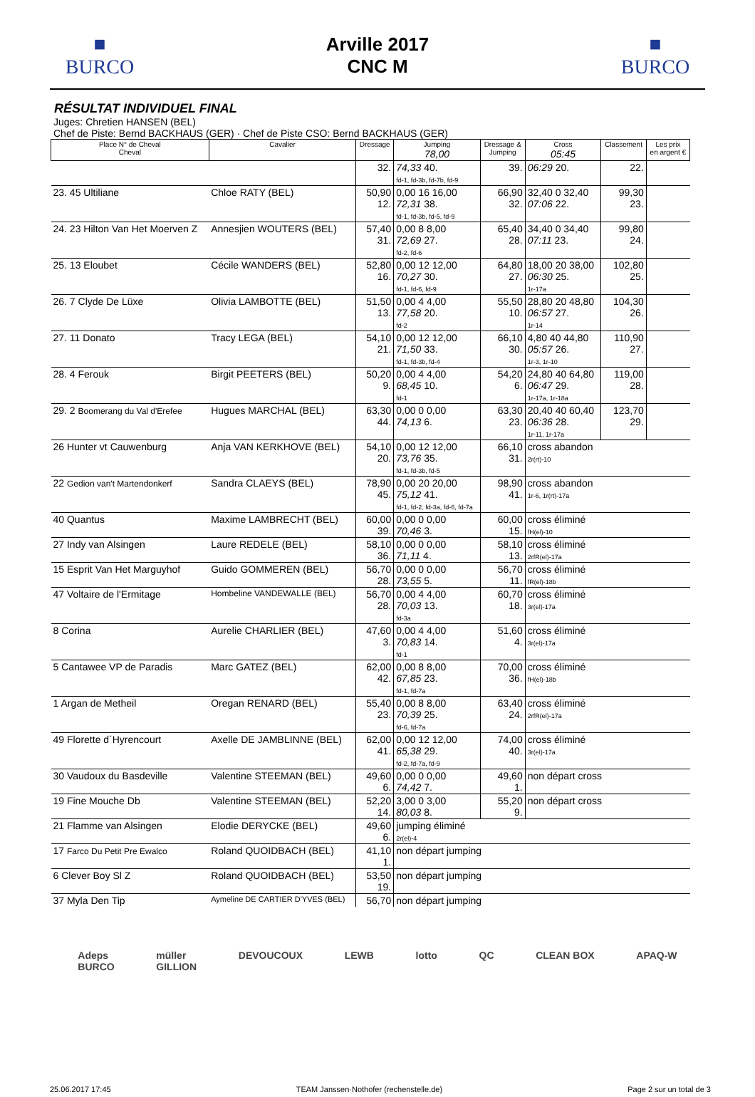■
BURCO
Arville 2017
CNC M
■
BURCO
RÉSULTAT INDIVIDUEL FINAL
Juges: Chretien HANSEN (BEL)
Chef de Piste: Bernd BACKHAUS (GER) · Chef de Piste CSO: Bernd BACKHAUS (GER)
| Place N° de Cheval Cheval | Cavalier | Dressage | Jumping 78,00 | Dressage & Jumping | Cross 05:45 | Classement | Les prix en argent € |
| --- | --- | --- | --- | --- | --- | --- | --- |
| | | 32. | 74,33 40. fd-1, fd-3b, fd-7b, fd-9 | 39. | 06:29 20. | 22. | |
| 23. 45 Ultiliane | Chloe RATY (BEL) | 50,90 12. | 0,00 16 16,00 72,31 38. fd-1, fd-3b, fd-5, fd-9 | 66,90 32. | 32,40 0 32,40 07:06 22. | 99,30 23. | |
| 24. 23 Hilton Van Het Moerven Z | Annesjien WOUTERS (BEL) | 57,40 31. | 0,00 8 8,00 72,69 27. fd-2, fd-6 | 65,40 28. | 34,40 0 34,40 07:11 23. | 99,80 24. | |
| 25. 13 Eloubet | Cécile WANDERS (BEL) | 52,80 16. | 0,00 12 12,00 70,27 30. fd-1, fd-6, fd-9 | 64,80 27. | 18,00 20 38,00 06:30 25. 1r-17a | 102,80 25. | |
| 26. 7 Clyde De Lüxe | Olivia LAMBOTTE (BEL) | 51,50 13. | 0,00 4 4,00 77,58 20. fd-2 | 55,50 10. | 28,80 20 48,80 06:57 27. 1r-14 | 104,30 26. | |
| 27. 11 Donato | Tracy LEGA (BEL) | 54,10 21. | 0,00 12 12,00 71,50 33. fd-1, fd-3b, fd-4 | 66,10 30. | 4,80 40 44,80 05:57 26. 1r-3, 1r-10 | 110,90 27. | |
| 28. 4 Ferouk | Birgit PEETERS (BEL) | 50,20 9. | 0,00 4 4,00 68,45 10. fd-1 | 54,20 6. | 24,80 40 64,80 06:47 29. 1r-17a, 1r-18a | 119,00 28. | |
| 29. 2 Boomerang du Val d'Erefee | Hugues MARCHAL (BEL) | 63,30 44. | 0,00 0 0,00 74,13 6. | 63,30 23. | 20,40 40 60,40 06:36 28. 1r-11, 1r-17a | 123,70 29. | |
| 26 Hunter vt Cauwenburg | Anja VAN KERKHOVE (BEL) | 54,10 20. | 0,00 12 12,00 73,76 35. fd-1, fd-3b, fd-5 | 66,10 31. | cross abandon 2r(rt)-10 | | |
| 22 Gedion van't Martendonkerf | Sandra CLAEYS (BEL) | 78,90 45. | 0,00 20 20,00 75,12 41. fd-1, fd-2, fd-3a, fd-6, fd-7a | 98,90 41. | cross abandon 1r-6, 1r(rt)-17a | | |
| 40 Quantus | Maxime LAMBRECHT (BEL) | 60,00 39. | 0,00 0 0,00 70,46 3. | 60,00 15. | cross éliminé fH(el)-10 | | |
| 27 Indy van Alsingen | Laure REDELE (BEL) | 58,10 36. | 0,00 0 0,00 71,11 4. | 58,10 13. | cross éliminé 2rfR(el)-17a | | |
| 15 Esprit Van Het Marguyhof | Guido GOMMEREN (BEL) | 56,70 28. | 0,00 0 0,00 73,55 5. | 56,70 11. | cross éliminé fR(el)-18b | | |
| 47 Voltaire de l'Ermitage | Hombeline VANDEWALLE (BEL) | 56,70 28. | 0,00 4 4,00 70,03 13. fd-3a | 60,70 18. | cross éliminé 3r(el)-17a | | |
| 8 Corina | Aurelie CHARLIER (BEL) | 47,60 3. | 0,00 4 4,00 70,83 14. fd-1 | 51,60 4. | cross éliminé 3r(el)-17a | | |
| 5 Cantawee VP de Paradis | Marc GATEZ (BEL) | 62,00 42. | 0,00 8 8,00 67,85 23. fd-1, fd-7a | 70,00 36. | cross éliminé fH(el)-18b | | |
| 1 Argan de Metheil | Oregan RENARD (BEL) | 55,40 23. | 0,00 8 8,00 70,39 25. fd-6, fd-7a | 63,40 24. | cross éliminé 2rfR(el)-17a | | |
| 49 Florette d´Hyrencourt | Axelle DE JAMBLINNE (BEL) | 62,00 41. | 0,00 12 12,00 65,38 29. fd-2, fd-7a, fd-9 | 74,00 40. | cross éliminé 3r(el)-17a | | |
| 30 Vaudoux du Basdeville | Valentine STEEMAN (BEL) | 49,60 6. | 0,00 0 0,00 74,42 7. | 49,60 1. | non départ cross | | |
| 19 Fine Mouche Db | Valentine STEEMAN (BEL) | 52,20 14. | 3,00 0 3,00 80,03 8. | 55,20 9. | non départ cross | | |
| 21 Flamme van Alsingen | Elodie DERYCKE (BEL) | 49,60 6. | jumping éliminé 2r(el)-4 | | | | |
| 17 Farco Du Petit Pre Ewalco | Roland QUOIDBACH (BEL) | 41,10 1. | non départ jumping | | | | |
| 6 Clever Boy Sl Z | Roland QUOIDBACH (BEL) | 53,50 19. | non départ jumping | | | | |
| 37 Myla Den Tip | Aymeline DE CARTIER D'YVES (BEL) | 56,70 | non départ jumping | | | | |
Adeps
BURCO müller
GILLION DEVOUCOUX LEWB lotto QC CLEAN BOX APAQ-W
25.06.2017 17:45 TEAM Janssen·Nothofer (rechenstelle.de) Page 2 sur un total de 3